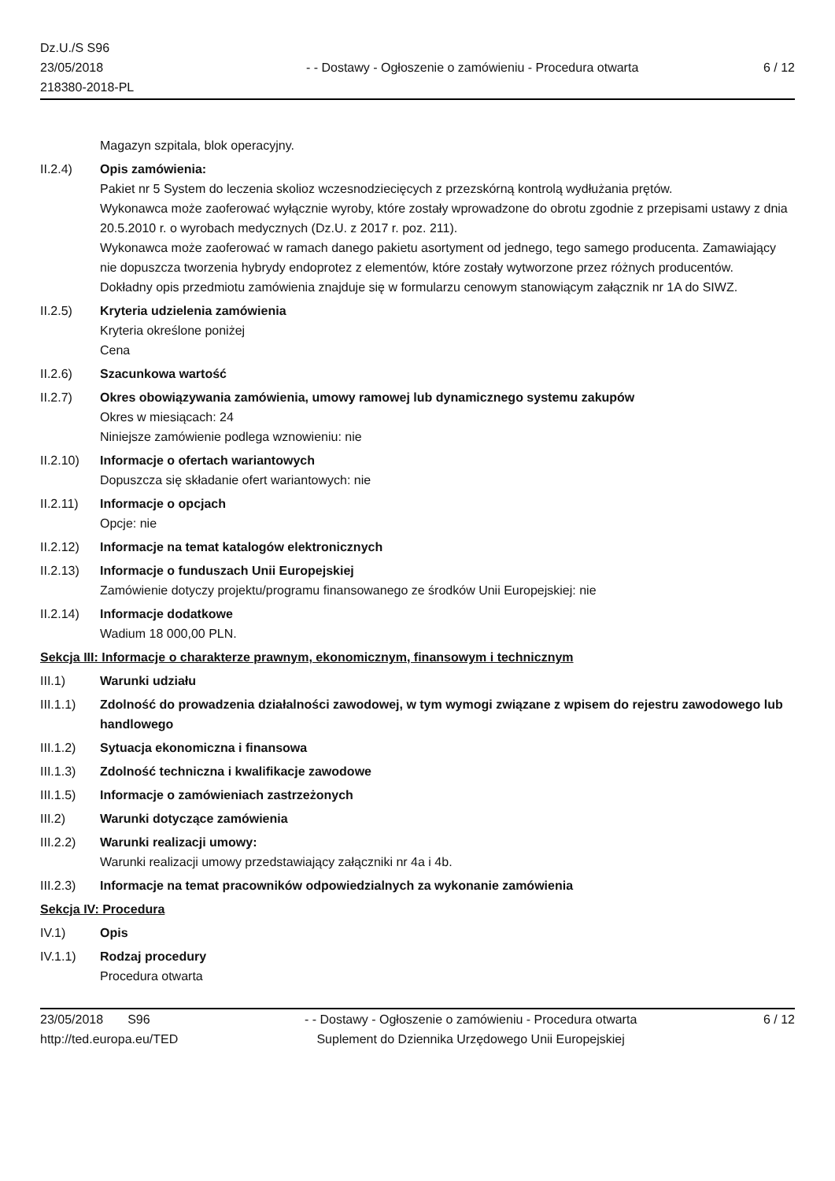Dz.U./S S96
23/05/2018
218380-2018-PL
- - Dostawy - Ogłoszenie o zamówieniu - Procedura otwarta
6 / 12
Magazyn szpitala, blok operacyjny.
II.2.4) Opis zamówienia:
Pakiet nr 5 System do leczenia skolioz wczesnodziecięcych z przezskórną kontrolą wydłużania prętów.
Wykonawca może zaoferować wyłącznie wyroby, które zostały wprowadzone do obrotu zgodnie z przepisami ustawy z dnia 20.5.2010 r. o wyrobach medycznych (Dz.U. z 2017 r. poz. 211).
Wykonawca może zaoferować w ramach danego pakietu asortyment od jednego, tego samego producenta. Zamawiający nie dopuszcza tworzenia hybrydy endoprotez z elementów, które zostały wytworzone przez różnych producentów.
Dokładny opis przedmiotu zamówienia znajduje się w formularzu cenowym stanowiącym załącznik nr 1A do SIWZ.
II.2.5) Kryteria udzielenia zamówienia
Kryteria określone poniżej
Cena
II.2.6) Szacunkowa wartość
II.2.7) Okres obowiązywania zamówienia, umowy ramowej lub dynamicznego systemu zakupów
Okres w miesiącach: 24
Niniejsze zamówienie podlega wznowieniu: nie
II.2.10)
Informacje o ofertach wariantowych
Dopuszcza się składanie ofert wariantowych: nie
II.2.11)
Informacje o opcjach
Opcje: nie
II.2.12)
Informacje na temat katalogów elektronicznych
II.2.13)
Informacje o funduszach Unii Europejskiej
Zamówienie dotyczy projektu/programu finansowanego ze środków Unii Europejskiej: nie
II.2.14)
Informacje dodatkowe
Wadium 18 000,00 PLN.
Sekcja III: Informacje o charakterze prawnym, ekonomicznym, finansowym i technicznym
III.1) Warunki udziału
III.1.1)
Zdolność do prowadzenia działalności zawodowej, w tym wymogi związane z wpisem do rejestru zawodowego lub handlowego
III.1.2)
Sytuacja ekonomiczna i finansowa
III.1.3)
Zdolność techniczna i kwalifikacje zawodowe
III.1.5)
Informacje o zamówieniach zastrzeżonych
III.2) Warunki dotyczące zamówienia
III.2.2)
Warunki realizacji umowy:
Warunki realizacji umowy przedstawiający załączniki nr 4a i 4b.
III.2.3)
Informacje na temat pracowników odpowiedzialnych za wykonanie zamówienia
Sekcja IV: Procedura
IV.1) Opis
IV.1.1) Rodzaj procedury
Procedura otwarta
23/05/2018 S96
http://ted.europa.eu/TED
- - Dostawy - Ogłoszenie o zamówieniu - Procedura otwarta
Suplement do Dziennika Urzędowego Unii Europejskiej
6 / 12